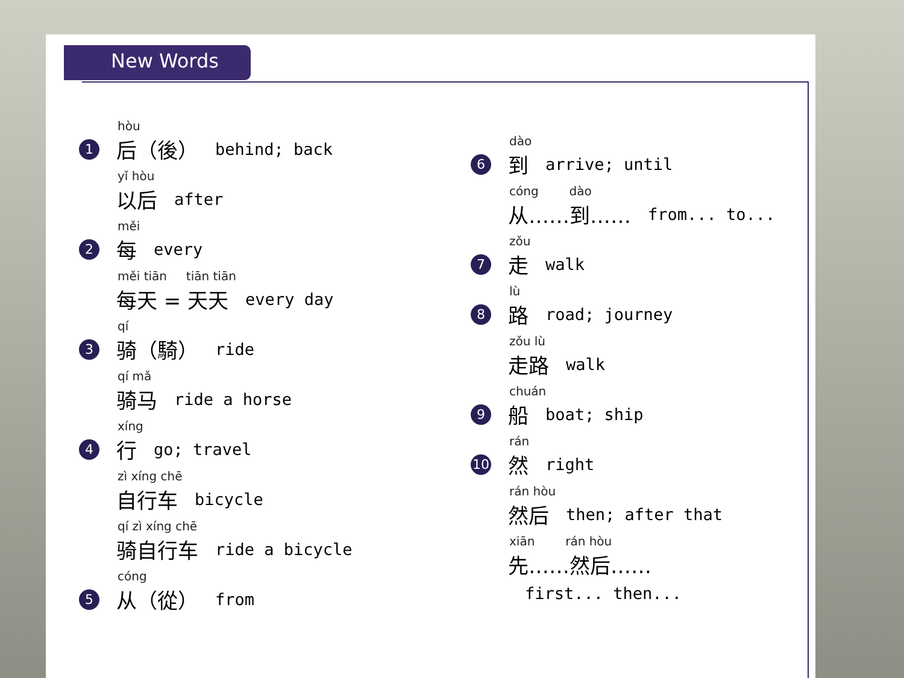New Words
hòu
1 后（後） behind; back
yǐ hòu
以后 after
měi
2 每 every
měi tiān tiān tiān
每天 = 天天 every day
qí
3 骑（騎） ride
qí mǎ
骑马 ride a horse
xíng
4 行 go; travel
zì xíng chē
自行车 bicycle
qí zì xíng chē
骑自行车 ride a bicycle
cóng
5 从（從） from
dào
6 到 arrive; until
cóng dào
从……到…… from... to...
zǒu
7 走 walk
lù
8 路 road; journey
zǒu lù
走路 walk
chuán
9 船 boat; ship
rán
10 然 right
rán hòu
然后 then; after that
xiān rán hòu
先……然后……
first... then...